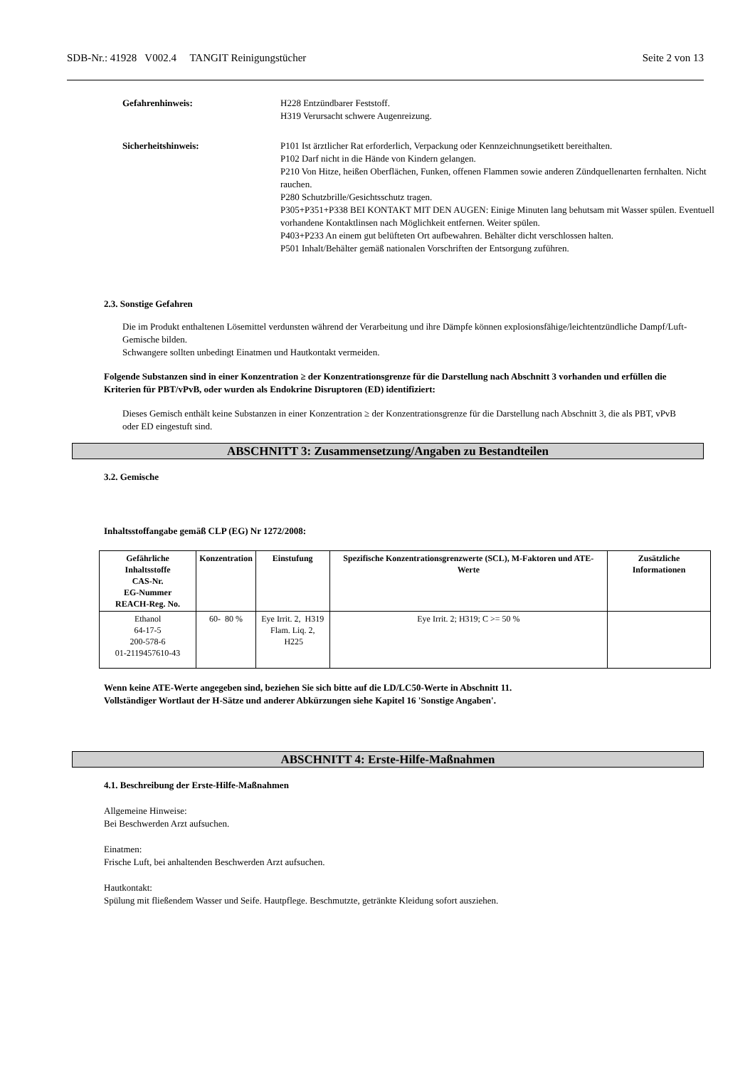SDB-Nr.: 41928 V002.4 TANGIT Reinigungstücher Seite 2 von 13
Gefahrenhinweis: H228 Entzündbarer Feststoff.
H319 Verursacht schwere Augenreizung.
Sicherheitshinweis: P101 Ist ärztlicher Rat erforderlich, Verpackung oder Kennzeichnungsetikett bereithalten.
P102 Darf nicht in die Hände von Kindern gelangen.
P210 Von Hitze, heißen Oberflächen, Funken, offenen Flammen sowie anderen Zündquellenarten fernhalten. Nicht rauchen.
P280 Schutzbrille/Gesichtsschutz tragen.
P305+P351+P338 BEI KONTAKT MIT DEN AUGEN: Einige Minuten lang behutsam mit Wasser spülen. Eventuell vorhandene Kontaktlinsen nach Möglichkeit entfernen. Weiter spülen.
P403+P233 An einem gut belüfteten Ort aufbewahren. Behälter dicht verschlossen halten.
P501 Inhalt/Behälter gemäß nationalen Vorschriften der Entsorgung zuführen.
2.3. Sonstige Gefahren
Die im Produkt enthaltenen Lösemittel verdunsten während der Verarbeitung und ihre Dämpfe können explosionsfähige/leichtentzündliche Dampf/Luft-Gemische bilden.
Schwangere sollten unbedingt Einatmen und Hautkontakt vermeiden.
Folgende Substanzen sind in einer Konzentration ≥ der Konzentrationsgrenze für die Darstellung nach Abschnitt 3 vorhanden und erfüllen die Kriterien für PBT/vPvB, oder wurden als Endokrine Disruptoren (ED) identifiziert:
Dieses Gemisch enthält keine Substanzen in einer Konzentration ≥ der Konzentrationsgrenze für die Darstellung nach Abschnitt 3, die als PBT, vPvB oder ED eingestuft sind.
ABSCHNITT 3: Zusammensetzung/Angaben zu Bestandteilen
3.2. Gemische
Inhaltsstoffangabe gemäß CLP (EG) Nr 1272/2008:
| Gefährliche Inhaltsstoffe CAS-Nr. EG-Nummer REACH-Reg. No. | Konzentration | Einstufung | Spezifische Konzentrationsgrenzwerte (SCL), M-Faktoren und ATE-Werte | Zusätzliche Informationen |
| --- | --- | --- | --- | --- |
| Ethanol 64-17-5 200-578-6 01-2119457610-43 | 60- 80 % | Eye Irrit. 2, H319 Flam. Liq. 2, H225 | Eye Irrit. 2; H319; C >= 50 % | |
Wenn keine ATE-Werte angegeben sind, beziehen Sie sich bitte auf die LD/LC50-Werte in Abschnitt 11.
Vollständiger Wortlaut der H-Sätze und anderer Abkürzungen siehe Kapitel 16 'Sonstige Angaben'.
ABSCHNITT 4: Erste-Hilfe-Maßnahmen
4.1. Beschreibung der Erste-Hilfe-Maßnahmen
Allgemeine Hinweise:
Bei Beschwerden Arzt aufsuchen.
Einatmen:
Frische Luft, bei anhaltenden Beschwerden Arzt aufsuchen.
Hautkontakt:
Spülung mit fließendem Wasser und Seife. Hautpflege. Beschmutzte, getränkte Kleidung sofort ausziehen.